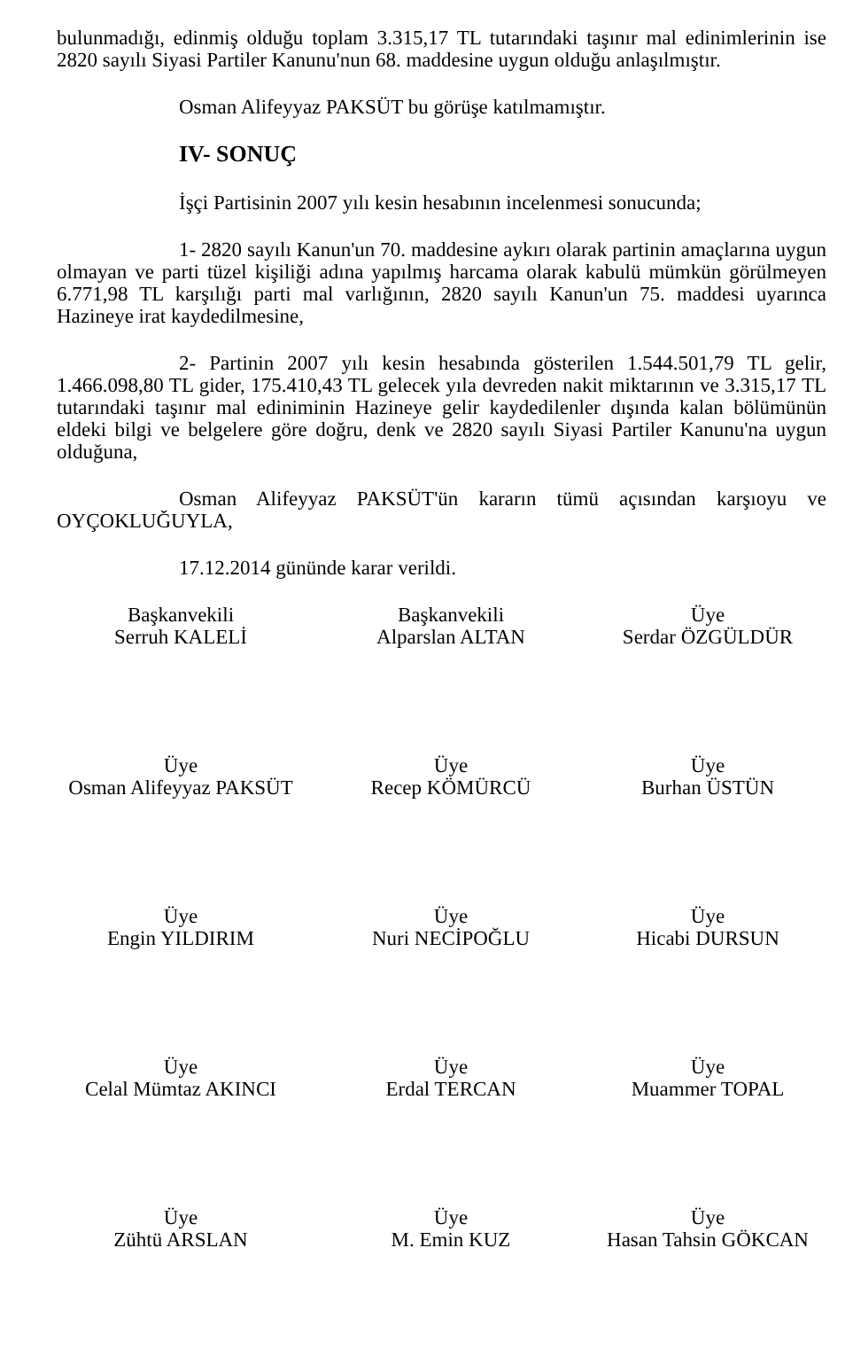bulunmadığı, edinmiş olduğu toplam 3.315,17 TL tutarındaki taşınır mal edinimlerinin ise 2820 sayılı Siyasi Partiler Kanunu'nun 68. maddesine uygun olduğu anlaşılmıştır.
Osman Alifeyyaz PAKSÜT bu görüşe katılmamıştır.
IV- SONUÇ
İşçi Partisinin 2007 yılı kesin hesabının incelenmesi sonucunda;
1- 2820 sayılı Kanun'un 70. maddesine aykırı olarak partinin amaçlarına uygun olmayan ve parti tüzel kişiliği adına yapılmış harcama olarak kabulü mümkün görülmeyen 6.771,98 TL karşılığı parti mal varlığının, 2820 sayılı Kanun'un 75. maddesi uyarınca Hazineye irat kaydedilmesine,
2- Partinin 2007 yılı kesin hesabında gösterilen 1.544.501,79 TL gelir, 1.466.098,80 TL gider, 175.410,43 TL gelecek yıla devreden nakit miktarının ve 3.315,17 TL tutarındaki taşınır mal ediniminin Hazineye gelir kaydedilenler dışında kalan bölümünün eldeki bilgi ve belgelere göre doğru, denk ve 2820 sayılı Siyasi Partiler Kanunu'na uygun olduğuna,
Osman Alifeyyaz PAKSÜT'ün kararın tümü açısından karşıoyu ve OYÇOKLUĞUYLA,
17.12.2014 gününde karar verildi.
Başkanvekili
Serruh KALELİ
Başkanvekili
Alparslan ALTAN
Üye
Serdar ÖZGÜLDÜR
Üye
Osman Alifeyyaz PAKSÜT
Üye
Recep KÖMÜRCÜ
Üye
Burhan ÜSTÜN
Üye
Engin YILDIRIM
Üye
Nuri NECİPOĞLU
Üye
Hicabi DURSUN
Üye
Celal Mümtaz AKINCI
Üye
Erdal TERCAN
Üye
Muammer TOPAL
Üye
Zühtü ARSLAN
Üye
M. Emin KUZ
Üye
Hasan Tahsin GÖKCAN